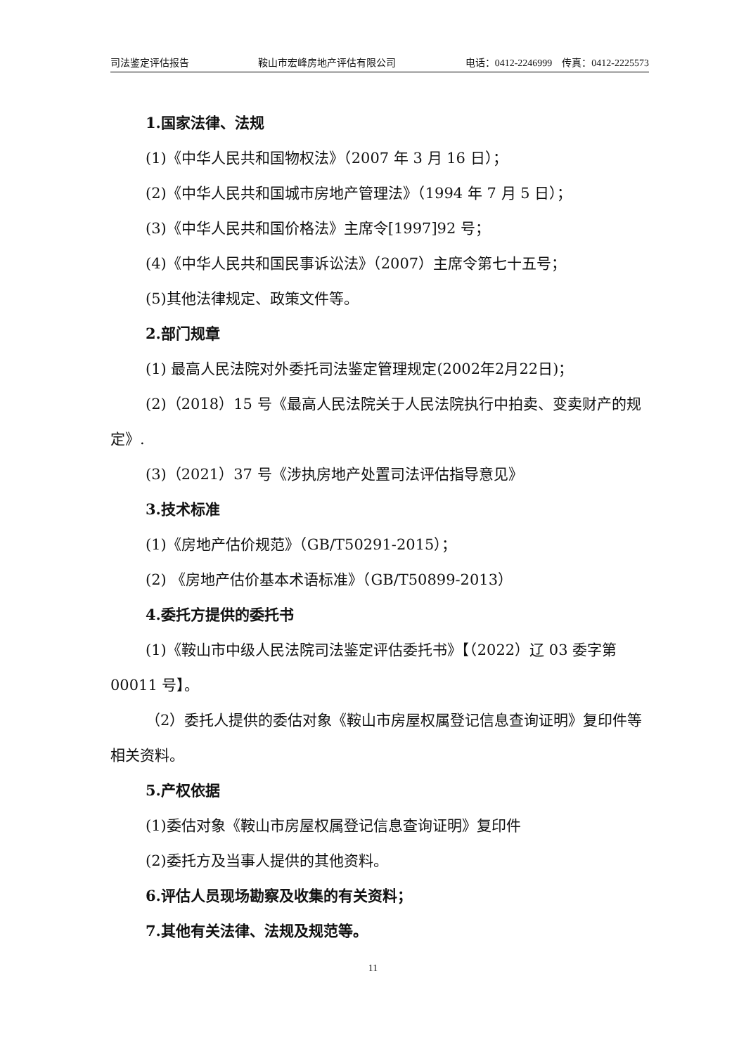司法鉴定评估报告 鞍山市宏峰房地产评估有限公司 电话：0412-2246999　传真：0412-2225573
1.国家法律、法规
(1)《中华人民共和国物权法》（2007 年 3 月 16 日）；
(2)《中华人民共和国城市房地产管理法》（1994 年 7 月 5 日）；
(3)《中华人民共和国价格法》主席令[1997]92 号；
(4)《中华人民共和国民事诉讼法》（2007）主席令第七十五号；
(5)其他法律规定、政策文件等。
2.部门规章
(1) 最高人民法院对外委托司法鉴定管理规定(2002年2月22日)；
(2)（2018）15 号《最高人民法院关于人民法院执行中拍卖、变卖财产的规定》.
(3)（2021）37 号《涉执房地产处置司法评估指导意见》
3.技术标准
(1)《房地产估价规范》（GB/T50291-2015）；
(2) 《房地产估价基本术语标准》（GB/T50899-2013）
4.委托方提供的委托书
(1)《鞍山市中级人民法院司法鉴定评估委托书》【（2022）辽 03 委字第 00011 号】。
（2）委托人提供的委估对象《鞍山市房屋权属登记信息查询证明》复印件等相关资料。
5.产权依据
(1)委估对象《鞍山市房屋权属登记信息查询证明》复印件
(2)委托方及当事人提供的其他资料。
6.评估人员现场勘察及收集的有关资料；
7.其他有关法律、法规及规范等。
11